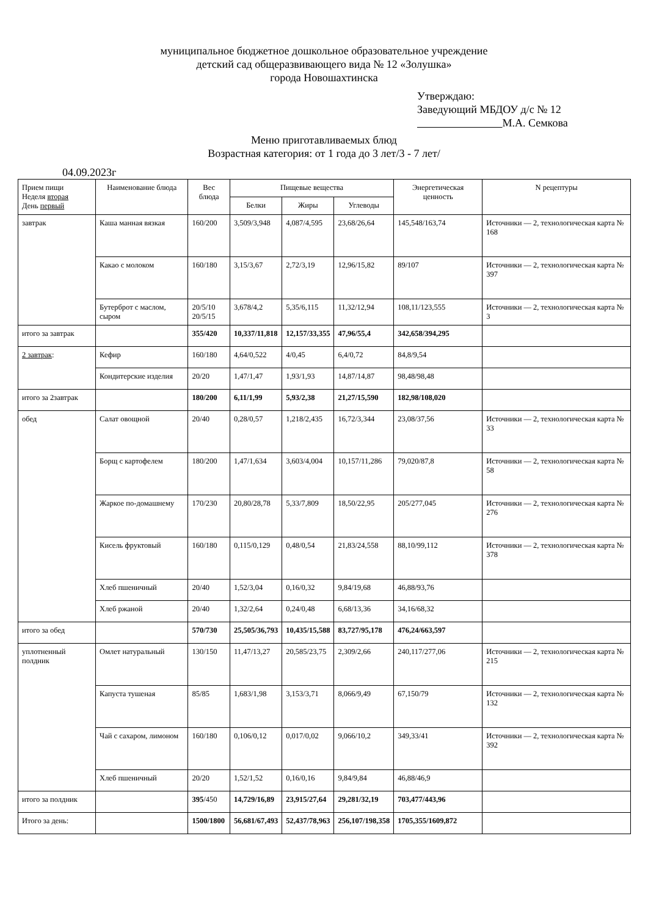муниципальное бюджетное дошкольное образовательное учреждение
детский сад общеразвивающего вида № 12 «Золушка»
города Новошахтинска
Утверждаю:
Заведующий МБДОУ д/с № 12
М.А. Семкова
Меню приготавливаемых блюд
Возрастная категория: от 1 года до 3 лет/3 - 7 лет/
04.09.2023г
| Прием пищи Неделя вторая День первый | Наименование блюда | Вес блюда | Пищевые вещества | | | Энергетическая ценность | N рецептуры |
| --- | --- | --- | --- | --- | --- | --- | --- |
| | | | Белки | Жиры | Углеводы | | |
| завтрак | Каша манная вязкая | 160/200 | 3,509/3,948 | 4,087/4,595 | 23,68/26,64 | 145,548/163,74 | Источники — 2, технологическая карта № 168 |
| | Какао с молоком | 160/180 | 3,15/3,67 | 2,72/3,19 | 12,96/15,82 | 89/107 | Источники — 2, технологическая карта № 397 |
| | Бутерброт с маслом, сыром | 20/5/10 20/5/15 | 3,678/4,2 | 5,35/6,115 | 11,32/12,94 | 108,11/123,555 | Источники — 2, технологическая карта № 3 |
| итого за завтрак | | 355/420 | 10,337/11,818 | 12,157/33,355 | 47,96/55,4 | 342,658/394,295 | |
| 2 завтрак : | Кефир | 160/180 | 4,64/0,522 | 4/0,45 | 6,4/0,72 | 84,8/9,54 | |
| | Кондитерские изделия | 20/20 | 1,47/1,47 | 1,93/1,93 | 14,87/14,87 | 98,48/98,48 | |
| итого за 2завтрак | | 180/200 | 6,11/1,99 | 5,93/2,38 | 21,27/15,590 | 182,98/108,020 | |
| обед | Салат овощной | 20/40 | 0,28/0,57 | 1,218/2,435 | 16,72/3,344 | 23,08/37,56 | Источники — 2, технологическая карта № 33 |
| | Борщ с картофелем | 180/200 | 1,47/1,634 | 3,603/4,004 | 10,157/11,286 | 79,020/87,8 | Источники — 2, технологическая карта № 58 |
| | Жаркое по-домашнему | 170/230 | 20,80/28,78 | 5,33/7,809 | 18,50/22,95 | 205/277,045 | Источники — 2, технологическая карта № 276 |
| | Кисель фруктовый | 160/180 | 0,115/0,129 | 0,48/0,54 | 21,83/24,558 | 88,10/99,112 | Источники — 2, технологическая карта № 378 |
| | Хлеб пшеничный | 20/40 | 1,52/3,04 | 0,16/0,32 | 9,84/19,68 | 46,88/93,76 | |
| | Хлеб ржаной | 20/40 | 1,32/2,64 | 0,24/0,48 | 6,68/13,36 | 34,16/68,32 | |
| итого за обед | | 570/730 | 25,505/36,793 | 10,435/15,588 | 83,727/95,178 | 476,24/663,597 | |
| уплотненный полдник | Омлет натуральный | 130/150 | 11,47/13,27 | 20,585/23,75 | 2,309/2,66 | 240,117/277,06 | Источники — 2, технологическая карта № 215 |
| | Капуста тушеная | 85/85 | 1,683/1,98 | 3,153/3,71 | 8,066/9,49 | 67,150/79 | Источники — 2, технологическая карта № 132 |
| | Чай с сахаром, лимоном | 160/180 | 0,106/0,12 | 0,017/0,02 | 9,066/10,2 | 349,33/41 | Источники — 2, технологическая карта № 392 |
| | Хлеб пшеничный | 20/20 | 1,52/1,52 | 0,16/0,16 | 9,84/9,84 | 46,88/46,9 | |
| итого за полдник | | 395 /450 | 14,729/16,89 | 23,915/27,64 | 29,281/32,19 | 703,477/443,96 | |
| Итого за день: | | 1500/1800 | 56,681/67,493 | 52,437/78,963 | 256,107/198,358 | 1705,355/1609,872 | |